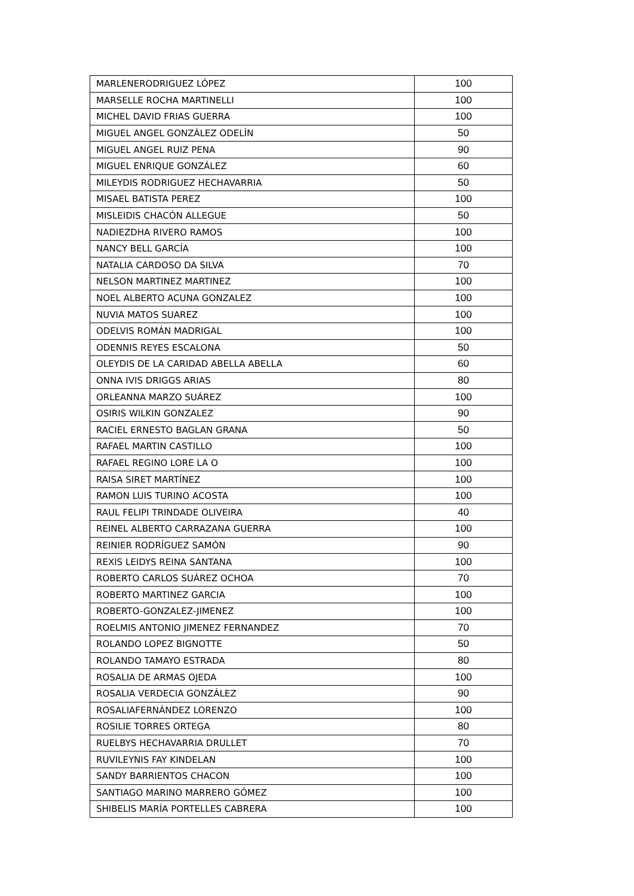| MARLENERODRIGUEZ LÓPEZ | 100 |
| MARSELLE ROCHA MARTINELLI | 100 |
| MICHEL DAVID FRIAS GUERRA | 100 |
| MIGUEL ANGEL GONZÁLEZ ODELÍN | 50 |
| MIGUEL ANGEL RUIZ PENA | 90 |
| MIGUEL ENRIQUE GONZÁLEZ | 60 |
| MILEYDIS RODRIGUEZ HECHAVARRIA | 50 |
| MISAEL BATISTA PEREZ | 100 |
| MISLEIDIS CHACÓN ALLEGUE | 50 |
| NADIEZDHA RIVERO RAMOS | 100 |
| NANCY BELL GARCÍA | 100 |
| NATALIA CARDOSO DA SILVA | 70 |
| NELSON MARTINEZ MARTINEZ | 100 |
| NOEL ALBERTO ACUNA GONZALEZ | 100 |
| NUVIA MATOS SUAREZ | 100 |
| ODELVIS ROMÁN MADRIGAL | 100 |
| ODENNIS REYES ESCALONA | 50 |
| OLEYDIS DE LA CARIDAD ABELLA ABELLA | 60 |
| ONNA IVIS DRIGGS ARIAS | 80 |
| ORLEANNA MARZO SUÁREZ | 100 |
| OSIRIS WILKIN GONZALEZ | 90 |
| RACIEL ERNESTO BAGLAN GRANA | 50 |
| RAFAEL MARTIN CASTILLO | 100 |
| RAFAEL REGINO LORE LA O | 100 |
| RAISA SIRET MARTÍNEZ | 100 |
| RAMON LUIS TURINO ACOSTA | 100 |
| RAUL FELIPI TRINDADE OLIVEIRA | 40 |
| REINEL ALBERTO CARRAZANA GUERRA | 100 |
| REINIER RODRÍGUEZ SAMÓN | 90 |
| REXIS LEIDYS REINA SANTANA | 100 |
| ROBERTO CARLOS SUÁREZ OCHOA | 70 |
| ROBERTO MARTINEZ GARCIA | 100 |
| ROBERTO-GONZALEZ-JIMENEZ | 100 |
| ROELMIS ANTONIO JIMENEZ FERNANDEZ | 70 |
| ROLANDO LOPEZ BIGNOTTE | 50 |
| ROLANDO TAMAYO ESTRADA | 80 |
| ROSALIA DE ARMAS OJEDA | 100 |
| ROSALIA VERDECIA GONZÁLEZ | 90 |
| ROSALIAFERNÁNDEZ LORENZO | 100 |
| ROSILIE TORRES ORTEGA | 80 |
| RUELBYS HECHAVARRIA DRULLET | 70 |
| RUVILEYNIS FAY KINDELAN | 100 |
| SANDY BARRIENTOS CHACON | 100 |
| SANTIAGO MARINO MARRERO GÓMEZ | 100 |
| SHIBELIS MARÍA PORTELLES CABRERA | 100 |